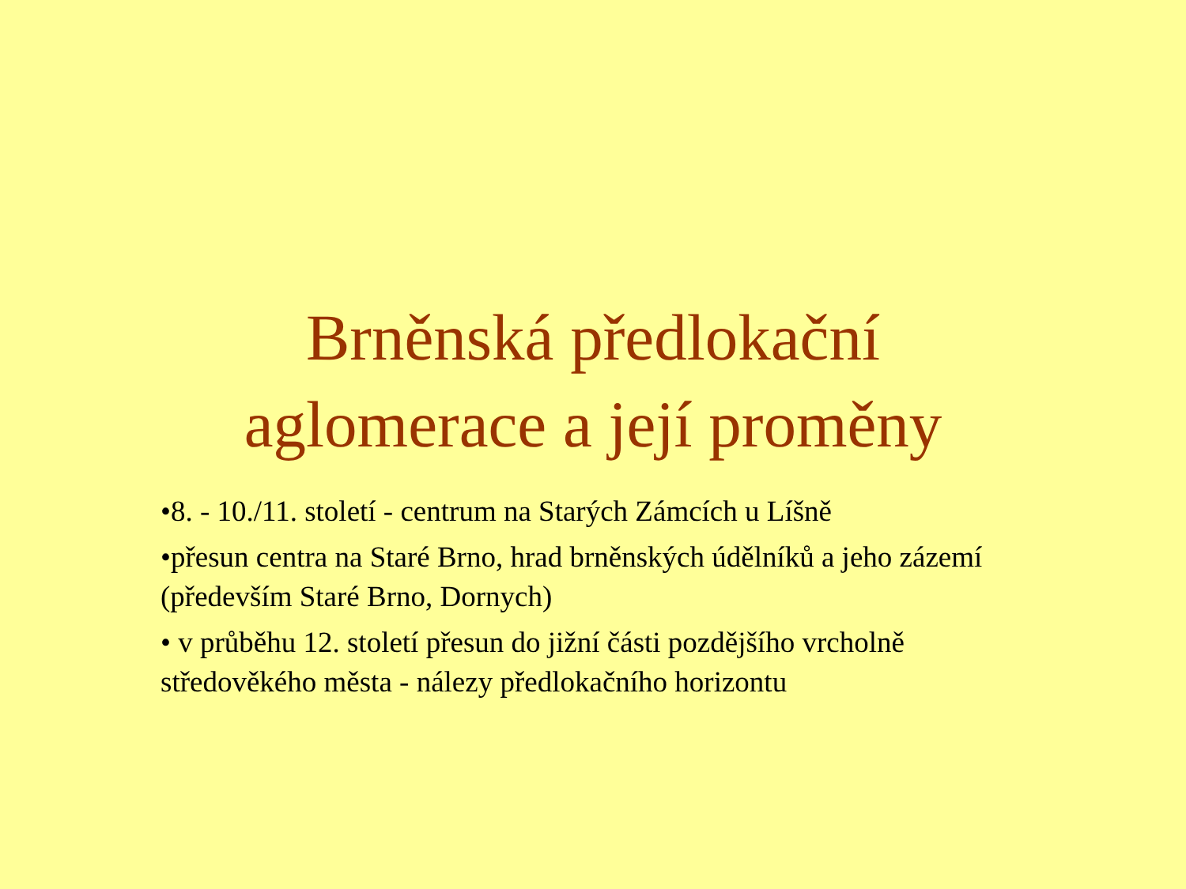Brněnská předlokační
aglomerace a její proměny
•8. - 10./11. století - centrum na Starých Zámcích u Líšně
•přesun centra na Staré Brno, hrad brněnských údělníků a jeho zázemí (především Staré Brno, Dornych)
• v průběhu 12. století přesun do jižní části pozdějšího vrcholně středověkého města - nálezy předlokačního horizontu